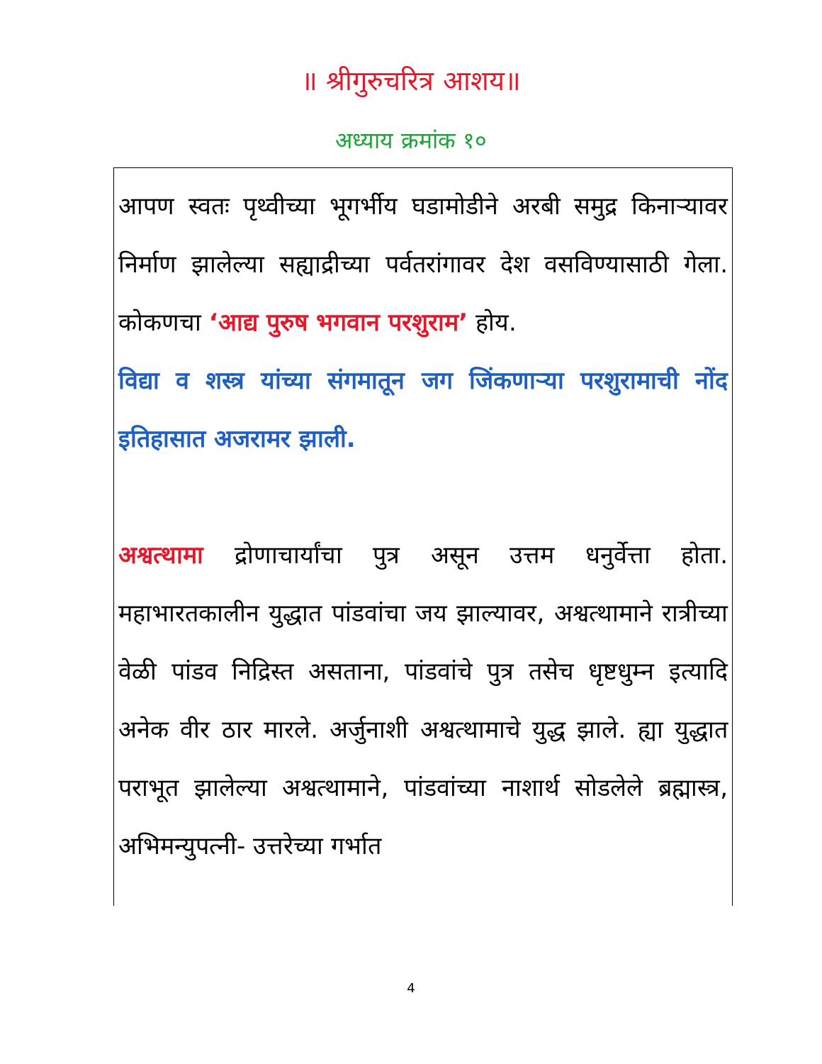॥ श्रीगुरुचरित्र आशय॥
अध्याय क्रमांक १०
आपण स्वतः पृथ्वीच्या भूगर्भीय घडामोडीने अरबी समुद्र किनाऱ्यावर निर्माण झालेल्या सह्याद्रीच्या पर्वतरांगावर देश वसविण्यासाठी गेला. कोकणचा ‘आद्य पुरुष भगवान परशुराम’ होय.
विद्या व शस्त्र यांच्या संगमातून जग जिंकणाऱ्या परशुरामाची नोंद इतिहासात अजरामर झाली.
अश्वत्थामा द्रोणाचार्यांचा पुत्र असून उत्तम धनुर्वेत्ता होता. महाभारतकालीन युद्धात पांडवांचा जय झाल्यावर, अश्वत्थामाने रात्रीच्या वेळी पांडव निद्रिस्त असताना, पांडवांचे पुत्र तसेच धृष्टधुम्न इत्यादि अनेक वीर ठार मारले. अर्जुनाशी अश्वत्थामाचे युद्ध झाले. ह्या युद्धात पराभूत झालेल्या अश्वत्थामाने, पांडवांच्या नाशार्थ सोडलेले ब्रह्मास्त्र, अभिमन्युपत्नी- उत्तरेच्या गर्भात
4